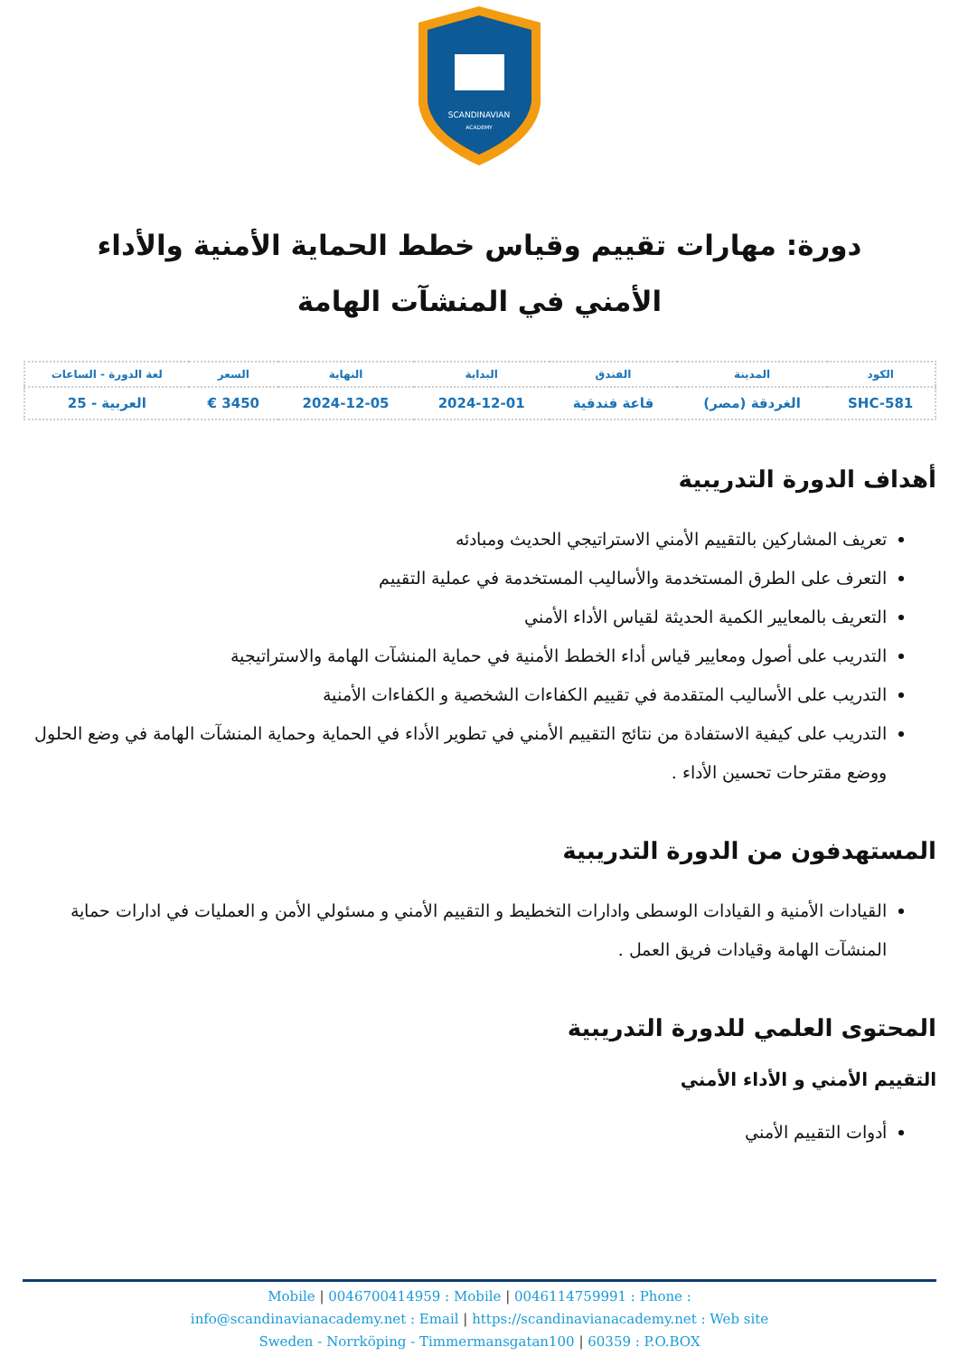SCANDINAVIAN
ACADEMY
دورة: مهارات تقييم وقياس خطط الحماية الأمنية والأداء الأمني في المنشآت الهامة
| الكود | المدينة | الفندق | البداية | النهاية | السعر | لغة الدورة - الساعات |
| --- | --- | --- | --- | --- | --- | --- |
| SHC-581 | الغردقة (مصر) | قاعة فندقية | 2024-12-01 | 2024-12-05 | 3450 € | العربية - 25 |
أهداف الدورة التدريبية
تعريف المشاركين بالتقييم الأمني الاستراتيجي الحديث ومبادئه
التعرف على الطرق المستخدمة والأساليب المستخدمة في عملية التقييم
التعريف بالمعايير الكمية الحديثة لقياس الأداء الأمني
التدريب على أصول ومعايير قياس أداء الخطط الأمنية في حماية المنشآت الهامة والاستراتيجية
التدريب على الأساليب المتقدمة في تقييم الكفاءات الشخصية و الكفاءات الأمنية
التدريب على كيفية الاستفادة من نتائج التقييم الأمني في تطوير الأداء في الحماية وحماية المنشآت الهامة في وضع الحلول ووضع مقترحات تحسين الأداء .
المستهدفون من الدورة التدريبية
القيادات الأمنية و القيادات الوسطى وادارات التخطيط و التقييم الأمني و مسئولي الأمن و العمليات في ادارات حماية المنشآت الهامة وقيادات فريق العمل .
المحتوى العلمي للدورة التدريبية
التقييم الأمني و الأداء الأمني
أدوات التقييم الأمني
Mobile | 0046700414959 : Mobile | 0046114759991 : Phone :
info@scandinavianacademy.net : Email | https://scandinavianacademy.net : Web site
Sweden - Norrköping - Timmermansgatan100 | 60359 : P.O.BOX